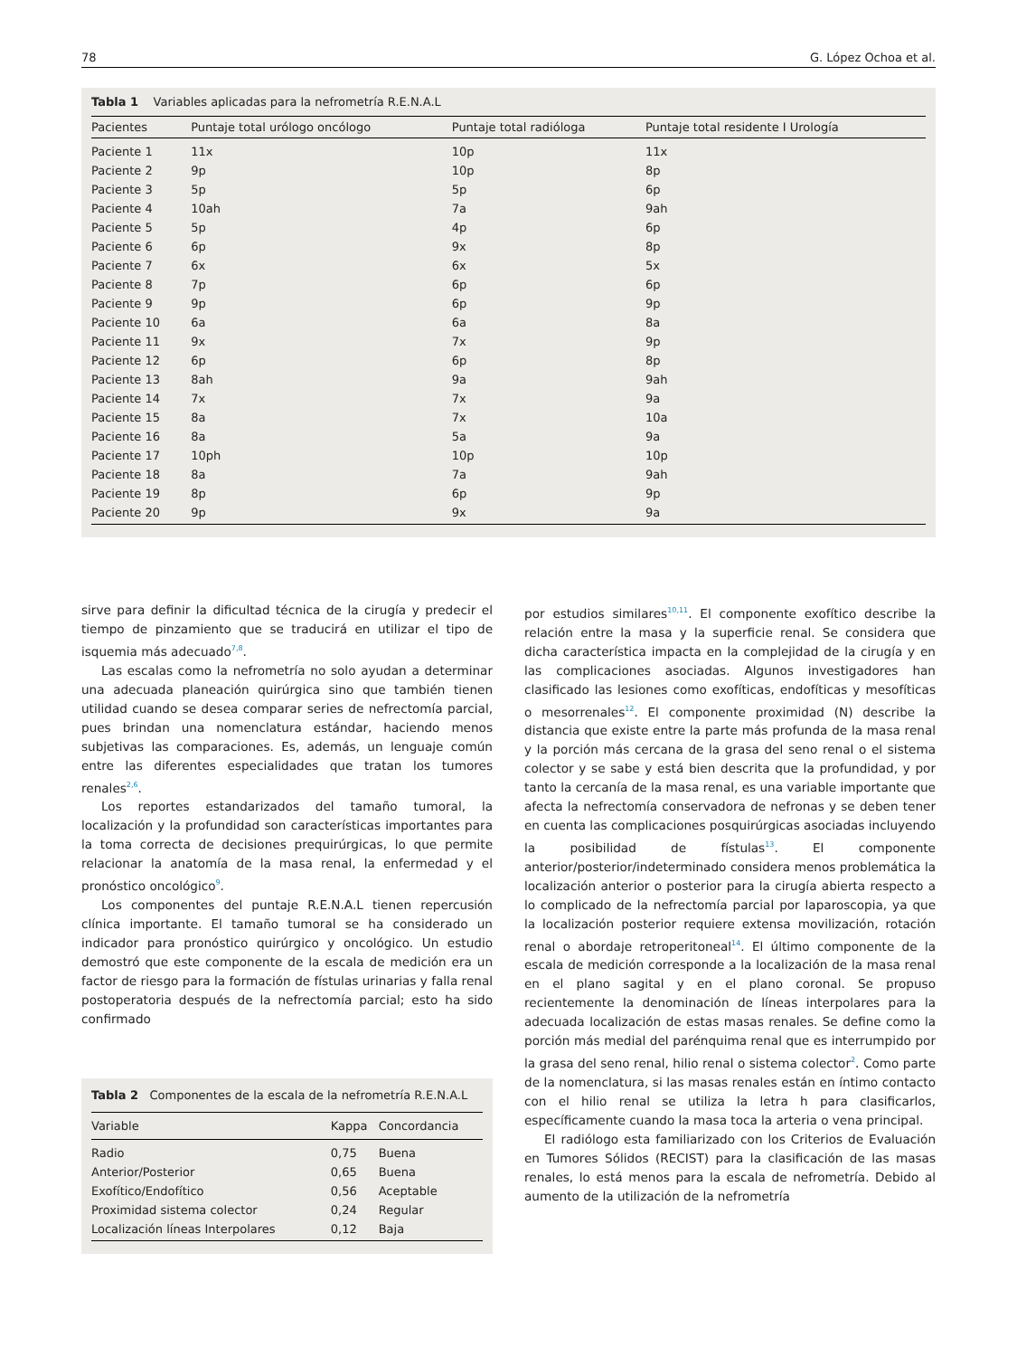78 G. López Ochoa et al.
Tabla 1 Variables aplicadas para la nefrometría R.E.N.A.L
| Pacientes | Puntaje total urólogo oncólogo | Puntaje total radióloga | Puntaje total residente I Urología |
| --- | --- | --- | --- |
| Paciente 1 | 11x | 10p | 11x |
| Paciente 2 | 9p | 10p | 8p |
| Paciente 3 | 5p | 5p | 6p |
| Paciente 4 | 10ah | 7a | 9ah |
| Paciente 5 | 5p | 4p | 6p |
| Paciente 6 | 6p | 9x | 8p |
| Paciente 7 | 6x | 6x | 5x |
| Paciente 8 | 7p | 6p | 6p |
| Paciente 9 | 9p | 6p | 9p |
| Paciente 10 | 6a | 6a | 8a |
| Paciente 11 | 9x | 7x | 9p |
| Paciente 12 | 6p | 6p | 8p |
| Paciente 13 | 8ah | 9a | 9ah |
| Paciente 14 | 7x | 7x | 9a |
| Paciente 15 | 8a | 7x | 10a |
| Paciente 16 | 8a | 5a | 9a |
| Paciente 17 | 10ph | 10p | 10p |
| Paciente 18 | 8a | 7a | 9ah |
| Paciente 19 | 8p | 6p | 9p |
| Paciente 20 | 9p | 9x | 9a |
sirve para definir la dificultad técnica de la cirugía y predecir el tiempo de pinzamiento que se traducirá en utilizar el tipo de isquemia más adecuado<sup>7,8</sup>.
Las escalas como la nefrometría no solo ayudan a determinar una adecuada planeación quirúrgica sino que también tienen utilidad cuando se desea comparar series de nefrectomía parcial, pues brindan una nomenclatura estándar, haciendo menos subjetivas las comparaciones. Es, además, un lenguaje común entre las diferentes especialidades que tratan los tumores renales<sup>2,6</sup>.
Los reportes estandarizados del tamaño tumoral, la localización y la profundidad son características importantes para la toma correcta de decisiones prequirúrgicas, lo que permite relacionar la anatomía de la masa renal, la enfermedad y el pronóstico oncológico<sup>9</sup>.
Los componentes del puntaje R.E.N.A.L tienen repercusión clínica importante. El tamaño tumoral se ha considerado un indicador para pronóstico quirúrgico y oncológico. Un estudio demostró que este componente de la escala de medición era un factor de riesgo para la formación de fístulas urinarias y falla renal postoperatoria después de la nefrectomía parcial; esto ha sido confirmado
Tabla 2 Componentes de la escala de la nefrometría R.E.N.A.L
| Variable | Kappa | Concordancia |
| --- | --- | --- |
| Radio | 0,75 | Buena |
| Anterior/Posterior | 0,65 | Buena |
| Exofítico/Endofítico | 0,56 | Aceptable |
| Proximidad sistema colector | 0,24 | Regular |
| Localización líneas Interpolares | 0,12 | Baja |
por estudios similares<sup>10,11</sup>. El componente exofítico describe la relación entre la masa y la superficie renal. Se considera que dicha característica impacta en la complejidad de la cirugía y en las complicaciones asociadas. Algunos investigadores han clasificado las lesiones como exofíticas, endofíticas y mesofíticas o mesorrenales<sup>12</sup>. El componente proximidad (N) describe la distancia que existe entre la parte más profunda de la masa renal y la porción más cercana de la grasa del seno renal o el sistema colector y se sabe y está bien descrita que la profundidad, y por tanto la cercanía de la masa renal, es una variable importante que afecta la nefrectomía conservadora de nefronas y se deben tener en cuenta las complicaciones posquirúrgicas asociadas incluyendo la posibilidad de fístulas<sup>13</sup>. El componente anterior/posterior/indeterminado considera menos problemática la localización anterior o posterior para la cirugía abierta respecto a lo complicado de la nefrectomía parcial por laparoscopia, ya que la localización posterior requiere extensa movilización, rotación renal o abordaje retroperitoneal<sup>14</sup>. El último componente de la escala de medición corresponde a la localización de la masa renal en el plano sagital y en el plano coronal. Se propuso recientemente la denominación de líneas interpolares para la adecuada localización de estas masas renales. Se define como la porción más medial del parénquima renal que es interrumpido por la grasa del seno renal, hilio renal o sistema colector<sup>2</sup>. Como parte de la nomenclatura, si las masas renales están en íntimo contacto con el hilio renal se utiliza la letra h para clasificarlos, específicamente cuando la masa toca la arteria o vena principal.
El radiólogo esta familiarizado con los Criterios de Evaluación en Tumores Sólidos (RECIST) para la clasificación de las masas renales, lo está menos para la escala de nefrometría. Debido al aumento de la utilización de la nefrometría